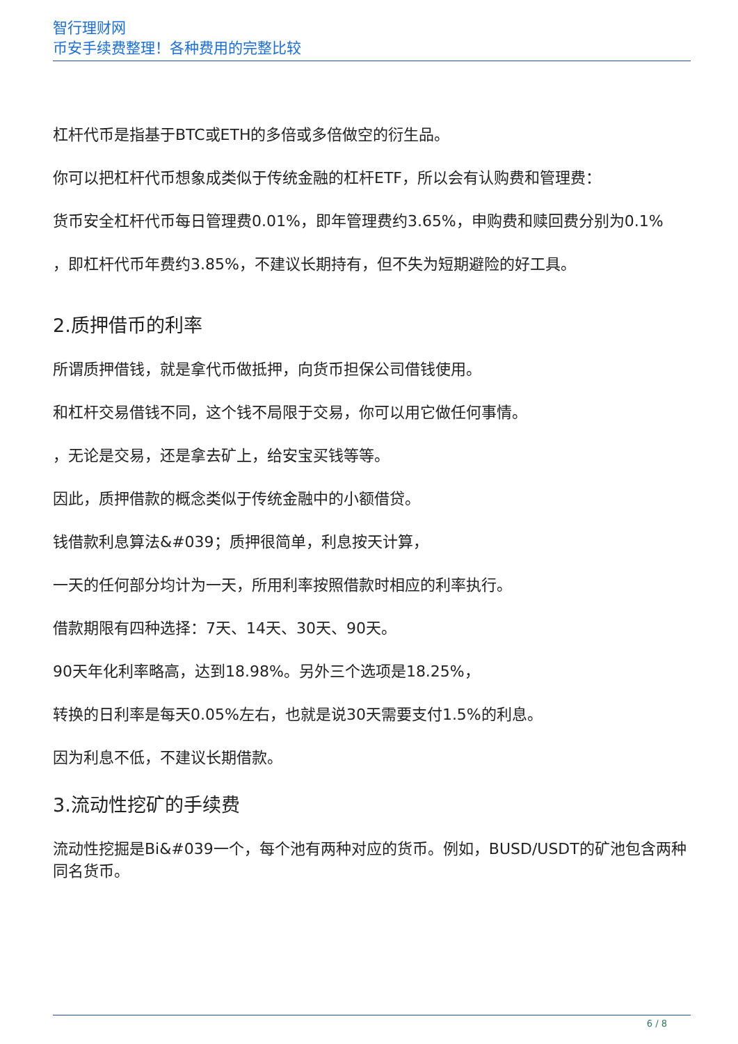智行理财网
币安手续费整理！各种费用的完整比较
杠杆代币是指基于BTC或ETH的多倍或多倍做空的衍生品。
你可以把杠杆代币想象成类似于传统金融的杠杆ETF，所以会有认购费和管理费：
货币安全杠杆代币每日管理费0.01%，即年管理费约3.65%，申购费和赎回费分别为0.1%
，即杠杆代币年费约3.85%，不建议长期持有，但不失为短期避险的好工具。
2.质押借币的利率
所谓质押借钱，就是拿代币做抵押，向货币担保公司借钱使用。
和杠杆交易借钱不同，这个钱不局限于交易，你可以用它做任何事情。
，无论是交易，还是拿去矿上，给安宝买钱等等。
因此，质押借款的概念类似于传统金融中的小额借贷。
钱借款利息算法&#039；质押很简单，利息按天计算，
一天的任何部分均计为一天，所用利率按照借款时相应的利率执行。
借款期限有四种选择：7天、14天、30天、90天。
90天年化利率略高，达到18.98%。另外三个选项是18.25%，
转换的日利率是每天0.05%左右，也就是说30天需要支付1.5%的利息。
因为利息不低，不建议长期借款。
3.流动性挖矿的手续费
流动性挖掘是Bi&#039一个，每个池有两种对应的货币。例如，BUSD/USDT的矿池包含两种同名货币。
6 / 8